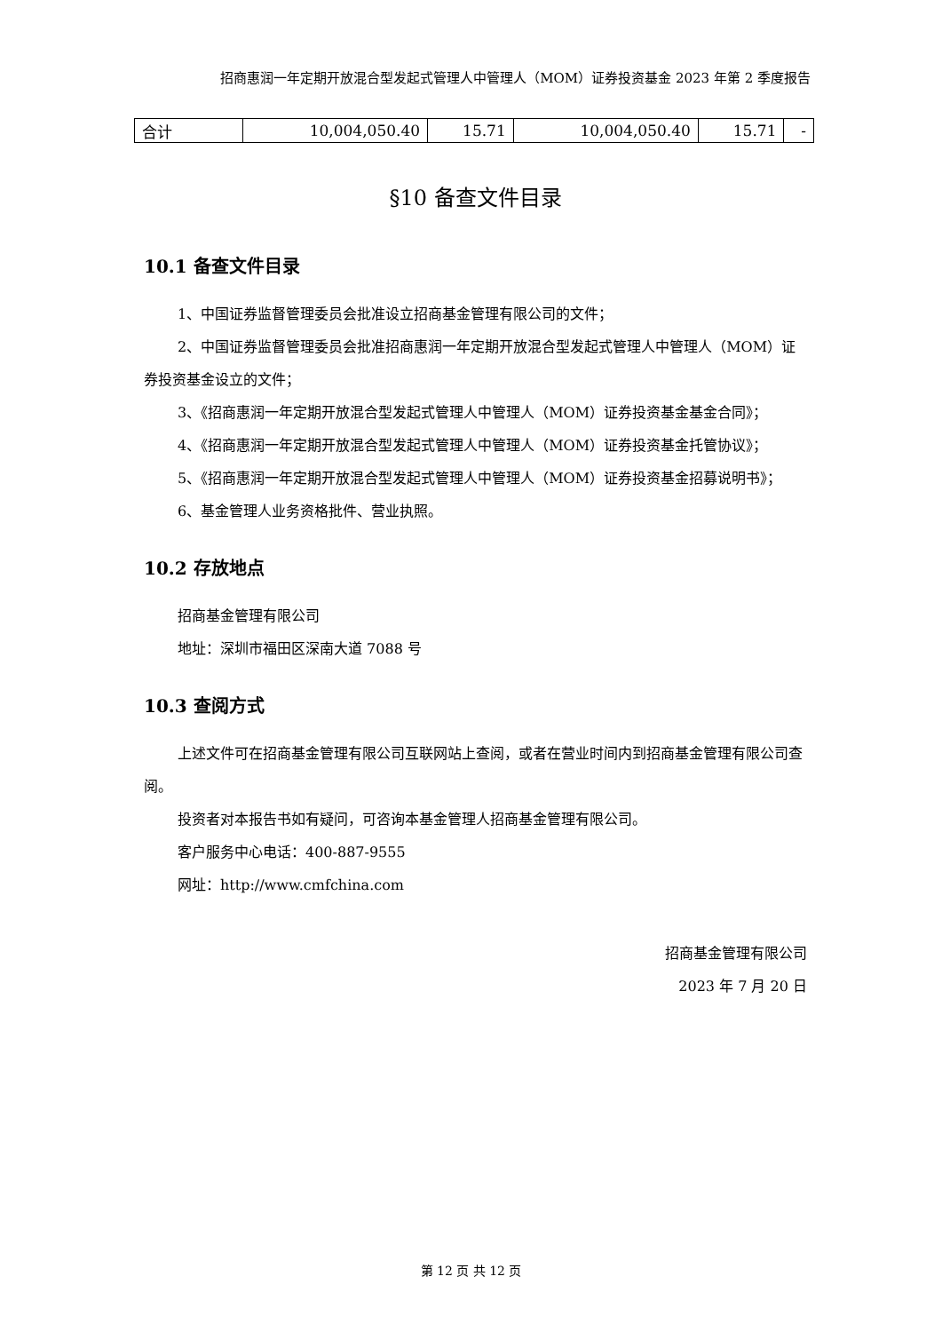招商惠润一年定期开放混合型发起式管理人中管理人（MOM）证券投资基金 2023 年第 2 季度报告
| 合计 | 10,004,050.40 | 15.71 | 10,004,050.40 | 15.71 | - |
§10 备查文件目录
10.1 备查文件目录
1、中国证券监督管理委员会批准设立招商基金管理有限公司的文件；
2、中国证券监督管理委员会批准招商惠润一年定期开放混合型发起式管理人中管理人（MOM）证券投资基金设立的文件；
3、《招商惠润一年定期开放混合型发起式管理人中管理人（MOM）证券投资基金基金合同》；
4、《招商惠润一年定期开放混合型发起式管理人中管理人（MOM）证券投资基金托管协议》；
5、《招商惠润一年定期开放混合型发起式管理人中管理人（MOM）证券投资基金招募说明书》；
6、基金管理人业务资格批件、营业执照。
10.2 存放地点
招商基金管理有限公司
地址：深圳市福田区深南大道 7088 号
10.3 查阅方式
上述文件可在招商基金管理有限公司互联网站上查阅，或者在营业时间内到招商基金管理有限公司查阅。
投资者对本报告书如有疑问，可咨询本基金管理人招商基金管理有限公司。
客户服务中心电话：400-887-9555
网址：http://www.cmfchina.com
招商基金管理有限公司
2023 年 7 月 20 日
第 12 页 共 12 页